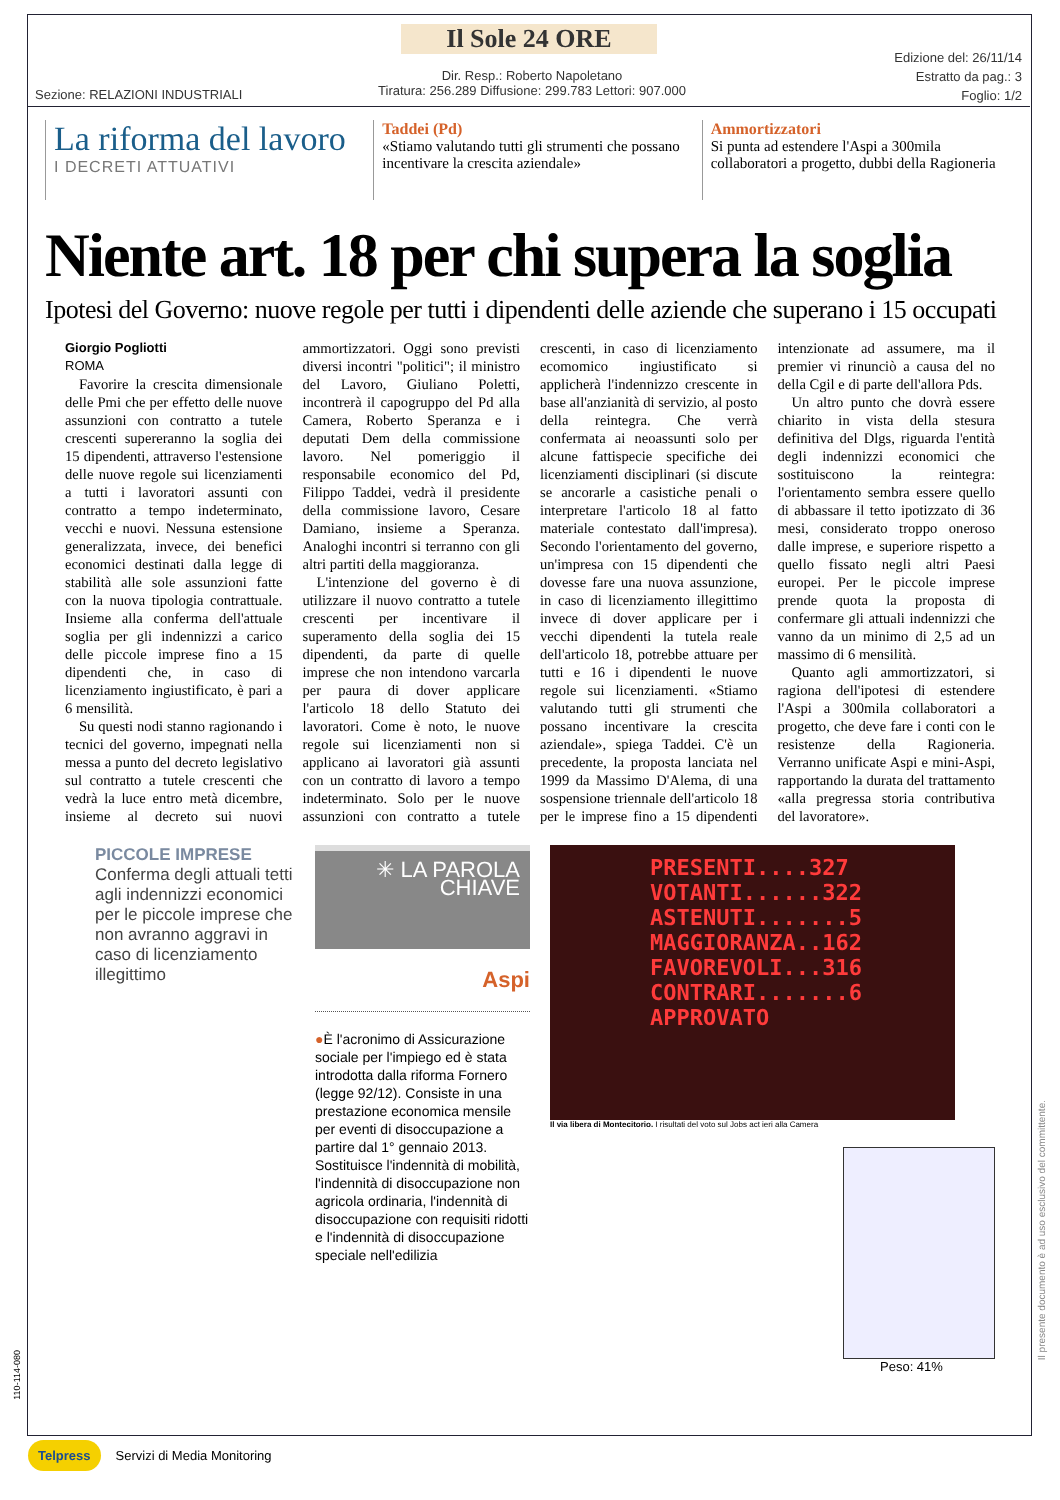Il Sole 24 ORE
Dir. Resp.: Roberto Napoletano
Tiratura: 256.289 Diffusione: 299.783 Lettori: 907.000
Sezione: RELAZIONI INDUSTRIALI
Edizione del: 26/11/14
Estratto da pag.: 3
Foglio: 1/2
La riforma del lavoro
I DECRETI ATTUATIVI
Taddei (Pd)
«Stiamo valutando tutti gli strumenti che possano incentivare la crescita aziendale»
Ammortizzatori
Si punta ad estendere l'Aspi a 300mila collaboratori a progetto, dubbi della Ragioneria
Niente art. 18 per chi supera la soglia
Ipotesi del Governo: nuove regole per tutti i dipendenti delle aziende che superano i 15 occupati
Giorgio Pogliotti
ROMA
Favorire la crescita dimensionale delle Pmi che per effetto delle nuove assunzioni con contratto a tutele crescenti supereranno la soglia dei 15 dipendenti, attraverso l'estensione delle nuove regole sui licenziamenti a tutti i lavoratori assunti con contratto a tempo indeterminato, vecchi e nuovi. Nessuna estensione generalizzata, invece, dei benefici economici destinati dalla legge di stabilità alle sole assunzioni fatte con la nuova tipologia contrattuale. Insieme alla conferma dell'attuale soglia per gli indennizzi a carico delle piccole imprese fino a 15 dipendenti che, in caso di licenziamento ingiustificato, è pari a 6 mensilità.
Su questi nodi stanno ragionando i tecnici del governo, impegnati nella messa a punto del decreto legislativo sul contratto a tutele crescenti che vedrà la luce entro metà dicembre, insieme al decreto sui nuovi ammortizzatori. Oggi sono previsti diversi incontri "politici"; il ministro del Lavoro, Giuliano Poletti, incontrerà il capogruppo del Pd alla Camera, Roberto Speranza e i deputati Dem della commissione lavoro. Nel pomeriggio il responsabile economico del Pd, Filippo Taddei, vedrà il presidente della commissione lavoro, Cesare Damiano, insieme a Speranza. Analoghi incontri si terranno con gli altri partiti della maggioranza.
L'intenzione del governo è di utilizzare il nuovo contratto a tutele crescenti per incentivare il superamento della soglia dei 15 dipendenti, da parte di quelle imprese che non intendono varcarla per paura di dover applicare l'articolo 18 dello Statuto dei lavoratori. Come è noto, le nuove regole sui licenziamenti non si applicano ai lavoratori già assunti con un contratto di lavoro a tempo indeterminato. Solo per le nuove assunzioni con contratto a tutele crescenti, in caso di licenziamento ecomomico ingiustificato si applicherà l'indennizzo crescente in base all'anzianità di servizio, al posto della reintegra. Che verrà confermata ai neoassunti solo per alcune fattispecie specifiche dei licenziamenti disciplinari (si discute se ancorarle a casistiche penali o interpretare l'articolo 18 al fatto materiale contestato dall'impresa). Secondo l'orientamento del governo, un'impresa con 15 dipendenti che dovesse fare una nuova assunzione, in caso di licenziamento illegittimo invece di dover applicare per i vecchi dipendenti la tutela reale dell'articolo 18, potrebbe attuare per tutti e 16 i dipendenti le nuove regole sui licenziamenti. «Stiamo valutando tutti gli strumenti che possano incentivare la crescita aziendale», spiega Taddei. C'è un precedente, la proposta lanciata nel 1999 da Massimo D'Alema, di una sospensione triennale dell'articolo 18 per le imprese fino a 15 dipendenti intenzionate ad assumere, ma il premier vi rinunciò a causa del no della Cgil e di parte dell'allora Pds.
Un altro punto che dovrà essere chiarito in vista della stesura definitiva del Dlgs, riguarda l'entità degli indennizzi economici che sostituiscono la reintegra: l'orientamento sembra essere quello di abbassare il tetto ipotizzato di 36 mesi, considerato troppo oneroso dalle imprese, e superiore rispetto a quello fissato negli altri Paesi europei. Per le piccole imprese prende quota la proposta di confermare gli attuali indennizzi che vanno da un minimo di 2,5 ad un massimo di 6 mensilità.
Quanto agli ammortizzatori, si ragiona dell'ipotesi di estendere l'Aspi a 300mila collaboratori a progetto, che deve fare i conti con le resistenze della Ragioneria. Verranno unificate Aspi e mini-Aspi, rapportando la durata del trattamento «alla pregressa storia contributiva del lavoratore».
PICCOLE IMPRESE
Conferma degli attuali tetti agli indennizzi economici per le piccole imprese che non avranno aggravi in caso di licenziamento illegittimo
✳ LA PAROLA
CHIAVE
Aspi
●È l'acronimo di Assicurazione sociale per l'impiego ed è stata introdotta dalla riforma Fornero (legge 92/12). Consiste in una prestazione economica mensile per eventi di disoccupazione a partire dal 1° gennaio 2013. Sostituisce l'indennità di mobilità, l'indennità di disoccupazione non agricola ordinaria, l'indennità di disoccupazione con requisiti ridotti e l'indennità di disoccupazione speciale nell'edilizia
PRESENTI....327
VOTANTI......322
ASTENUTI.......5
MAGGIORANZA..162
FAVOREVOLI...316
CONTRARI.......6
APPROVATO
Il via libera di Montecitorio. I risultati del voto sul Jobs act ieri alla Camera
Peso: 41%
110-114-080
Il presente documento è ad uso esclusivo del committente.
Telpress Servizi di Media Monitoring